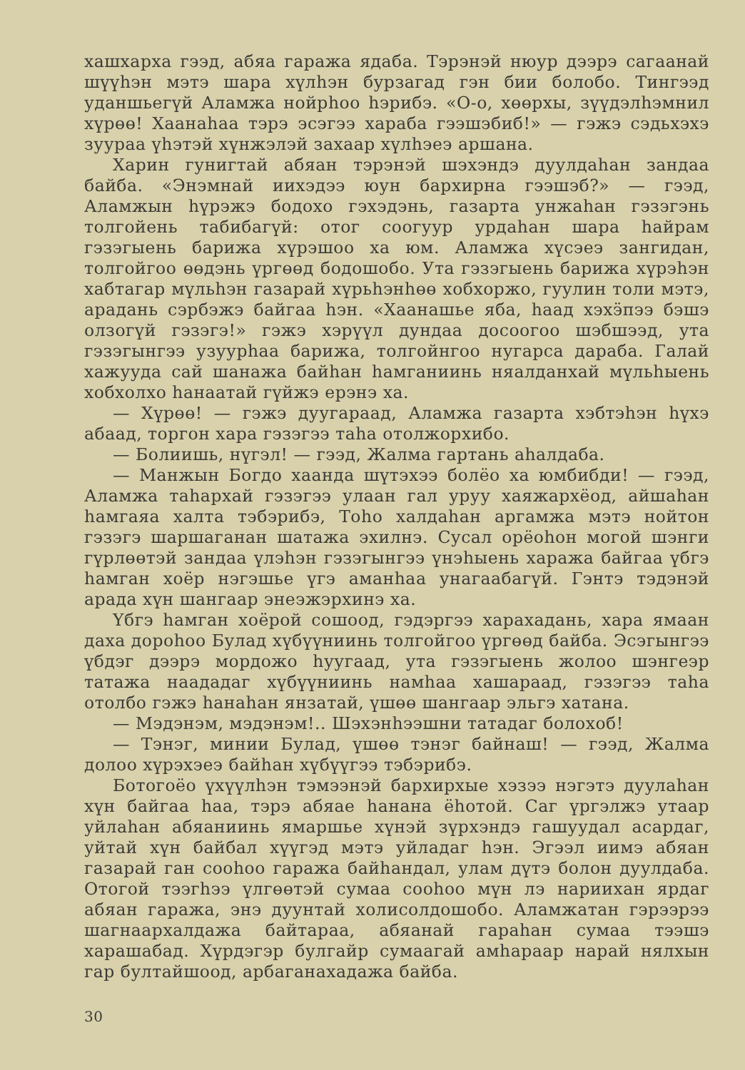хашхарха гээд, абяа гаража ядаба. Тэрэнэй нюур дээрэ сагаанай шүүһэн мэтэ шара хүлһэн бурзагад гэн бии болобо. Тингээд уданшьегүй Аламжа нойрһоо һэрибэ. «О-о, хөөрхы, зүүдэлһэмнил хүрөө! Хаанаһаа тэрэ эсэгээ хараба гээшэбиб!» — гэжэ сэдьхэхэ зуураа үһэтэй хүнжэлэй захаар хүлһэеэ аршана.
Харин гунигтай абяан тэрэнэй шэхэндэ дуулдаһан зандаа байба. «Энэмнай иихэдээ юун бархирна гээшэб?» — гээд, Аламжын һүрэжэ бодохо гэхэдэнь, газарта унжаһан гэзэгэнь толгойень табибагүй: отог соогуур урдаһан шара һайрам гэзэгыень барижа хүрэшоо ха юм. Аламжа хүсэеэ зангидан, толгойгоо өөдэнь үргөөд бодошобо. Ута гэзэгыень барижа хүрэһэн хабтагар мүльһэн газарай хүрьһэнһөө хобхоржо, гуулин толи мэтэ, арадань сэрбэжэ байгаа һэн. «Хаанашье яба, һаад хэхӭпээ бэшэ олзогүй гэзэгэ!» гэжэ хэрүүл дундаа досоогоо шэбшээд, ута гэзэгынгээ узуурһаа барижа, толгойнгоо нугарса дараба. Галай хажууда сай шанажа байһан һамганиинь няалданхай мүльһыень хобхолхо һанаатай гүйжэ ерэнэ ха.
— Хүрөө! — гэжэ дуугараад, Аламжа газарта хэбтэһэн һүхэ абаад, торгон хара гэзэгээ таһа отолжорхибо.
— Болиишь, нүгэл! — гээд, Жалма гартань аһалдаба.
— Манжын Богдо хаанда шүтэхээ болёо ха юмбибди! — гээд, Аламжа таһархай гэзэгээ улаан гал уруу хаяжархёод, айшаһан һамгаяа халта тэбэрибэ, Тоһо халдаһан аргамжа мэтэ нойтон гэзэгэ шаршаганан шатажа эхилнэ. Сусал орёоһон могой шэнги гүрлөөтэй зандаа үлэһэн гэзэгынгээ үнэһыень хаража байгаа үбгэ һамган хоёр нэгэшье үгэ аманһаа унагаабагүй. Гэнтэ тэдэнэй арада хүн шангаар энеэжэрхинэ ха.
Үбгэ һамган хоёрой сошоод, гэдэргээ харахадань, хара ямаан даха дороһоо Булад хүбүүниинь толгойгоо үргөөд байба. Эсэгынгээ үбдэг дээрэ мордожо һуугаад, ута гэзэгыень жолоо шэнгеэр татажа наададаг хүбүүниинь намһаа хашараад, гэзэгээ таһа отолбо гэжэ һанаһан янзатай, үшөө шангаар эльгэ хатана.
— Мэдэнэм, мэдэнэм!.. Шэхэнһээшни татадаг болохоб!
— Тэнэг, минии Булад, үшөө тэнэг байнаш! — гээд, Жалма долоо хүрэхэеэ байһан хүбүүгээ тэбэрибэ.
Ботогоёо үхүүлһэн тэмээнэй бархирхые хэзээ нэгэтэ дуулаһан хүн байгаа һаа, тэрэ абяае һанана ёһотой. Саг үргэлжэ утаар уйлаһан абяаниинь ямаршье хүнэй зүрхэндэ гашуудал асардаг, уйтай хүн байбал хүүгэд мэтэ уйладаг һэн. Эгээл иимэ абяан газарай ган сооһоо гаража байһандал, улам дүтэ болон дуулдаба. Отогой тээгһээ үлгөөтэй сумаа сооһоо мүн лэ нариихан ярдаг абяан гаража, энэ дуунтай холисолдошобо. Аламжатан гэрээрээ шагнаархалдажа байтараа, абяанай гараһан сумаа тээшэ харашабад. Хүрдэгэр булгайр сумаагай амһараар нарай нялхын гар бултайшоод, арбаганахадажа байба.
30